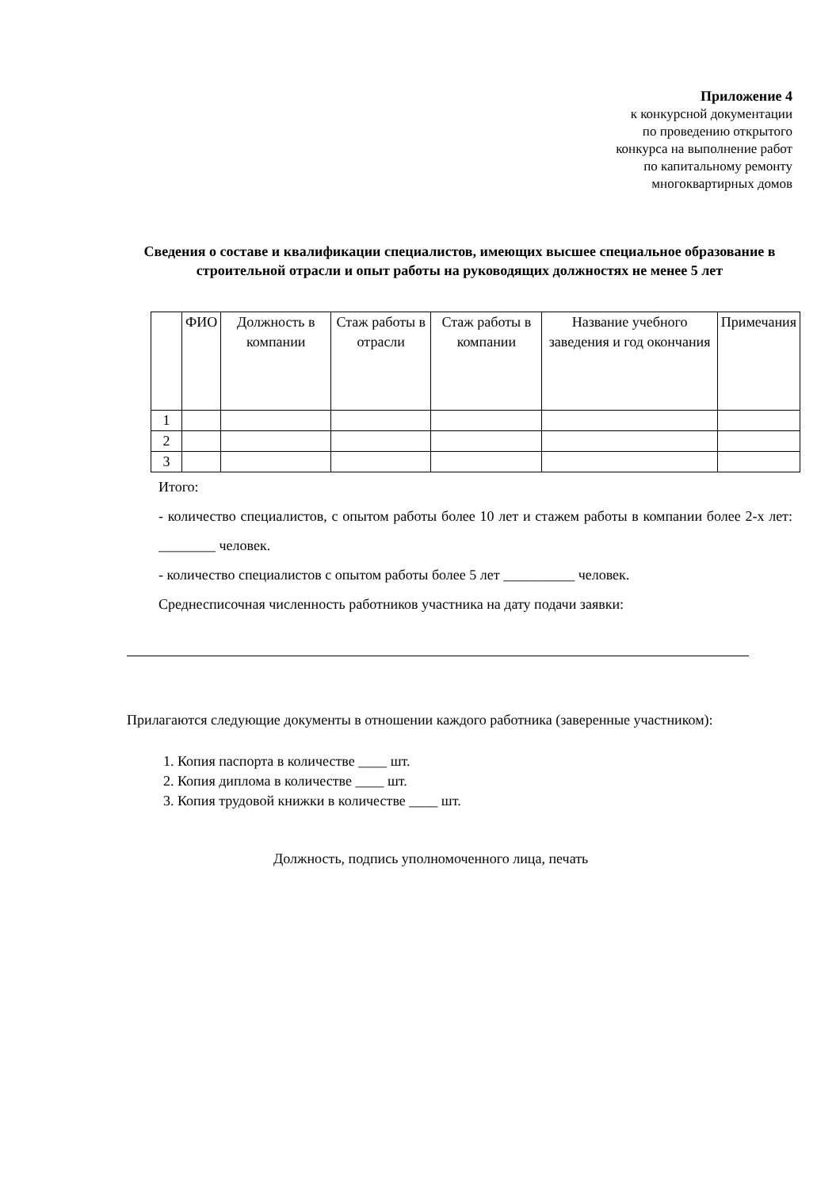Приложение 4
к конкурсной документации
по проведению открытого
конкурса на выполнение работ
по капитальному ремонту
многоквартирных домов
Сведения о составе и квалификации специалистов, имеющих высшее специальное образование в строительной отрасли и опыт работы на руководящих должностях не менее 5 лет
| | ФИО | Должность в компании | Стаж работы в отрасли | Стаж работы в компании | Название учебного заведения и год окончания | Примечания |
| --- | --- | --- | --- | --- | --- | --- |
| 1 | | | | | | |
| 2 | | | | | | |
| 3 | | | | | | |
Итого:
- количество специалистов, с опытом работы более 10 лет и стажем работы в компании более 2-х лет: ________ человек.
- количество специалистов с опытом работы более 5 лет __________ человек.
Среднесписочная численность работников участника на дату подачи заявки:
Прилагаются следующие документы в отношении каждого работника (заверенные участником):
1. Копия паспорта в количестве ____ шт.
2. Копия диплома в количестве ____ шт.
3. Копия трудовой книжки в количестве ____ шт.
Должность, подпись уполномоченного лица, печать